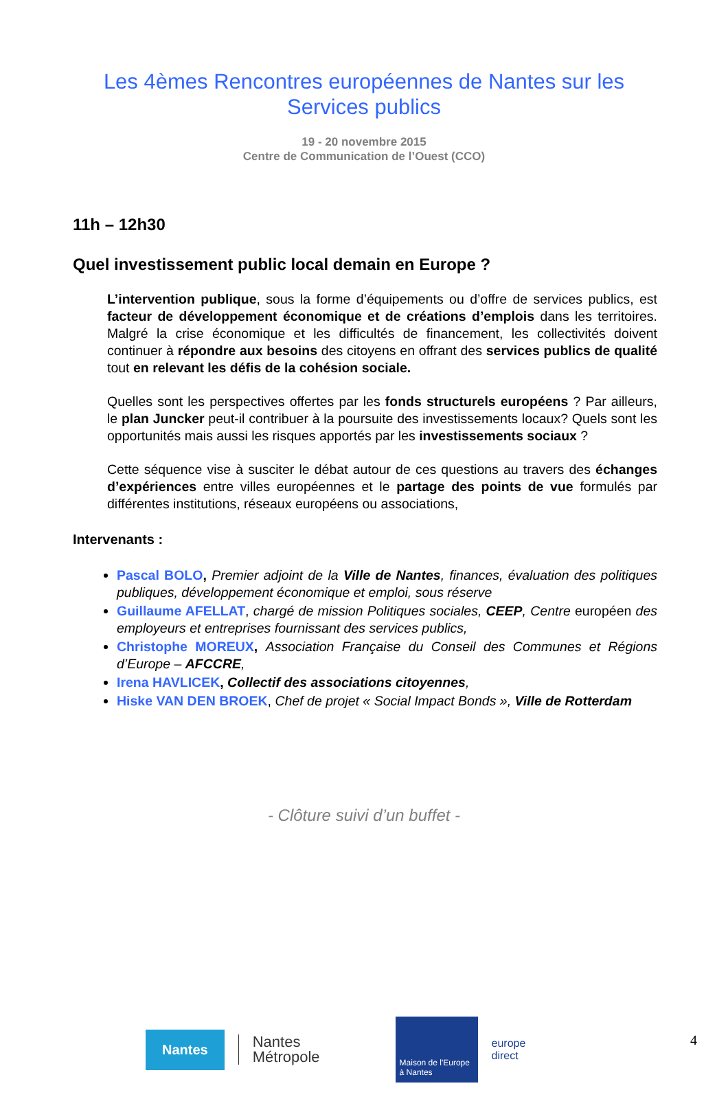Les 4èmes Rencontres européennes de Nantes sur les
Services publics
19 - 20 novembre 2015
Centre de Communication de l’Ouest (CCO)
11h – 12h30
Quel investissement public local demain en Europe ?
L’intervention publique, sous la forme d’équipements ou d’offre de services publics, est facteur de développement économique et de créations d’emplois dans les territoires. Malgré la crise économique et les difficultés de financement, les collectivités doivent continuer à répondre aux besoins des citoyens en offrant des services publics de qualité tout en relevant les défis de la cohésion sociale.
Quelles sont les perspectives offertes par les fonds structurels européens ? Par ailleurs, le plan Juncker peut-il contribuer à la poursuite des investissements locaux? Quels sont les opportunités mais aussi les risques apportés par les investissements sociaux ?
Cette séquence vise à susciter le débat autour de ces questions au travers des échanges d’expériences entre villes européennes et le partage des points de vue formulés par différentes institutions, réseaux européens ou associations,
Intervenants :
Pascal BOLO, Premier adjoint de la Ville de Nantes, finances, évaluation des politiques publiques, développement économique et emploi, sous réserve
Guillaume AFELLAT, chargé de mission Politiques sociales, CEEP, Centre européen des employeurs et entreprises fournissant des services publics,
Christophe MOREUX, Association Française du Conseil des Communes et Régions d’Europe – AFCCRE,
Irena HAVLICEK, Collectif des associations citoyennes,
Hiske VAN DEN BROEK, Chef de projet « Social Impact Bonds », Ville de Rotterdam
- Clôture suivi d’un buffet -
Nantes
Nantes
Métropole
Maison de l'Europe
à Nantes
europe
direct
4